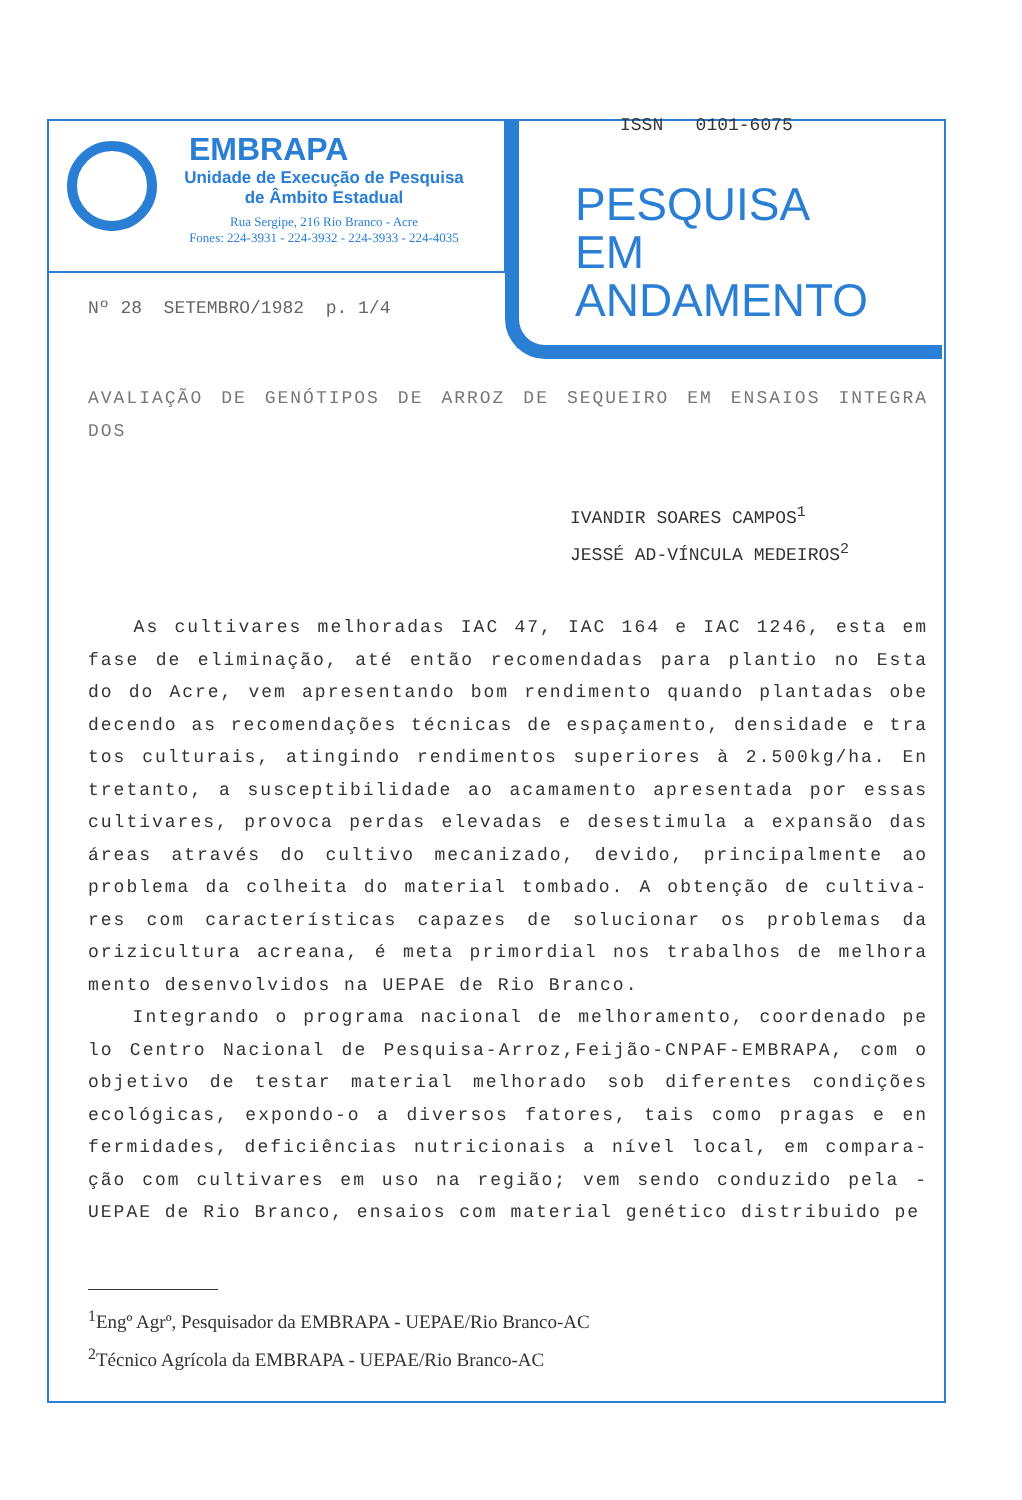EMBRAPA
Unidade de Execução de Pesquisa
de Âmbito Estadual
Rua Sergipe, 216 Rio Branco - Acre
Fones: 224-3931 - 224-3932 - 224-3933 - 224-4035
ISSN 0101-6075
PESQUISA
EM
ANDAMENTO
Nº 28 SETEMBRO/1982 p. 1/4
AVALIAÇÃO DE GENÓTIPOS DE ARROZ DE SEQUEIRO EM ENSAIOS INTEGRA DOS
IVANDIR SOARES CAMPOS<sup>1</sup>
JESSÉ AD-VÍNCULA MEDEIROS<sup>2</sup>
As cultivares melhoradas IAC 47, IAC 164 e IAC 1246, esta em fase de eliminação, até então recomendadas para plantio no Esta do do Acre, vem apresentando bom rendimento quando plantadas obe decendo as recomendações técnicas de espaçamento, densidade e tra tos culturais, atingindo rendimentos superiores à 2.500kg/ha. En tretanto, a susceptibilidade ao acamamento apresentada por essas cultivares, provoca perdas elevadas e desestimula a expansão das áreas através do cultivo mecanizado, devido, principalmente ao problema da colheita do material tombado. A obtenção de cultiva- res com características capazes de solucionar os problemas da orizicultura acreana, é meta primordial nos trabalhos de melhora mento desenvolvidos na UEPAE de Rio Branco.
Integrando o programa nacional de melhoramento, coordenado pe lo Centro Nacional de Pesquisa-Arroz,Feijão-CNPAF-EMBRAPA, com o objetivo de testar material melhorado sob diferentes condições ecológicas, expondo-o a diversos fatores, tais como pragas e en fermidades, deficiências nutricionais a nível local, em compara- ção com cultivares em uso na região; vem sendo conduzido pela - UEPAE de Rio Branco, ensaios com material genético distribuido pe
<sup>1</sup> Engº Agrº, Pesquisador da EMBRAPA - UEPAE/Rio Branco-AC
<sup>2</sup> Técnico Agrícola da EMBRAPA - UEPAE/Rio Branco-AC